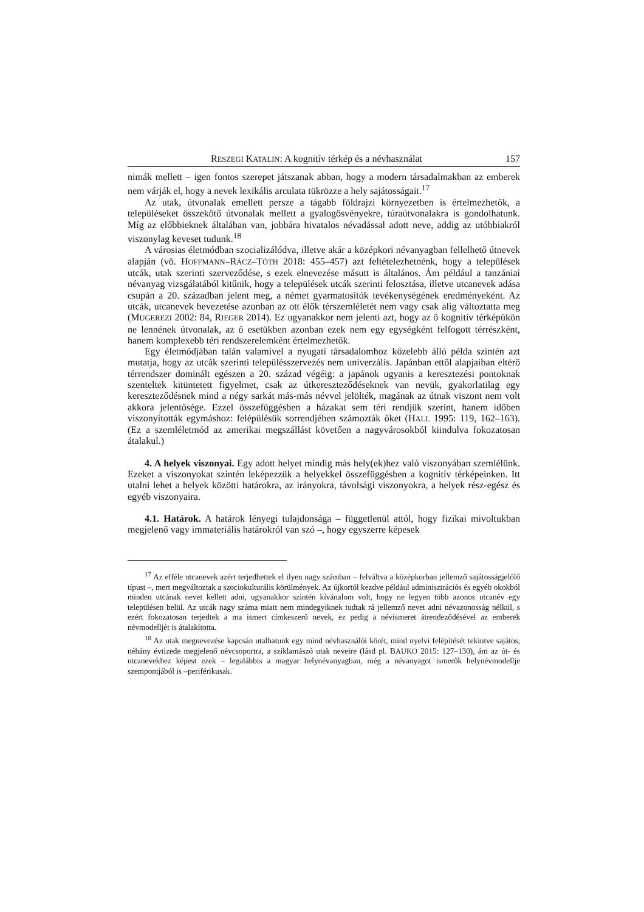RESZEGI KATALIN: A kognitív térkép és a névhasználat 157
nimák mellett – igen fontos szerepet játszanak abban, hogy a modern társadalmakban az emberek nem várják el, hogy a nevek lexikális arculata tükrözze a hely sajátosságait.<sup>17</sup>
Az utak, útvonalak emellett persze a tágabb földrajzi környezetben is értelmezhetők, a településeket összekötő útvonalak mellett a gyalogösvényekre, túraútvonalakra is gondolhatunk. Míg az előbbieknek általában van, jobbára hivatalos névadással adott neve, addig az utóbbiakról viszonylag keveset tudunk.<sup>18</sup>
A városias életmódban szocializálódva, illetve akár a középkori névanyagban fellelhető útnevek alapján (vö. HOFFMANN–RÁCZ–TÓTH 2018: 455–457) azt feltételezhetnénk, hogy a települések utcák, utak szerinti szerveződése, s ezek elnevezése másutt is általános. Ám például a tanzániai névanyag vizsgálatából kitűnik, hogy a települések utcák szerinti felosztása, illetve utcanevek adása csupán a 20. században jelent meg, a német gyarmatosítók tevékenységének eredményeként. Az utcák, utcanevek bevezetése azonban az ott élők térszemléletét nem vagy csak alig változtatta meg (MUGEREZI 2002: 84, RIEGER 2014). Ez ugyanakkor nem jelenti azt, hogy az ő kognitív térképükön ne lennének útvonalak, az ő esetükben azonban ezek nem egy egységként felfogott térrészként, hanem komplexebb téri rendszerelemként értelmezhetők.
Egy életmódjában talán valamivel a nyugati társadalomhoz közelebb álló példa szintén azt mutatja, hogy az utcák szerinti településszervezés nem univerzális. Japánban ettől alapjaiban eltérő térrendszer dominált egészen a 20. század végéig: a japánok ugyanis a keresztezési pontoknak szenteltek kitüntetett figyelmet, csak az útkereszteződéseknek van nevük, gyakorlatilag egy kereszteződésnek mind a négy sarkát más-más névvel jelölték, magának az útnak viszont nem volt akkora jelentősége. Ezzel összefüggésben a házakat sem téri rendjük szerint, hanem időben viszonyították egymáshoz: felépülésük sorrendjében számozták őket (HALL 1995: 119, 162–163). (Ez a szemléletmód az amerikai megszállást követően a nagyvárosokból kiindulva fokozatosan átalakul.)
4. A helyek viszonyai. Egy adott helyet mindig más hely(ek)hez való viszonyában szemlélünk. Ezeket a viszonyokat szintén leképezzük a helyekkel összefüggésben a kognitív térképeinken. Itt utalni lehet a helyek közötti határokra, az irányokra, távolsági viszonyokra, a helyek rész-egész és egyéb viszonyaira.
4.1. Határok. A határok lényegi tulajdonsága – függetlenül attól, hogy fizikai mivoltukban megjelenő vagy immateriális határokról van szó –, hogy egyszerre képesek
<sup>17</sup> Az efféle utcanevek azért terjedhettek el ilyen nagy számban – felváltva a középkorban jellemző sajátosságjelölő típust –, mert megváltoztak a szociokulturális körülmények. Az újkortól kezdve például adminisztrációs és egyéb okokból minden utcának nevet kellett adni, ugyanakkor szintén kívánalom volt, hogy ne legyen több azonos utcanév egy településen belül. Az utcák nagy száma miatt nem mindegyiknek tudtak rá jellemző nevet adni névazonosság nélkül, s ezért fokozatosan terjedtek a ma ismert címkeszerű nevek, ez pedig a névismeret átrendeződésével az emberek névmodelljét is átalakította.
<sup>18</sup> Az utak megnevezése kapcsán utalhatunk egy mind névhasználói körét, mind nyelvi felépítését tekintve sajátos, néhány évtizede megjelenő névcsoportra, a sziklamászó utak neveire (lásd pl. BAUKO 2015: 127–130), ám az út- és utcanevekhez képest ezek – legalábbis a magyar helynévanyagban, még a névanyagot ismerők helynévmodellje szempontjából is –periférikusak.